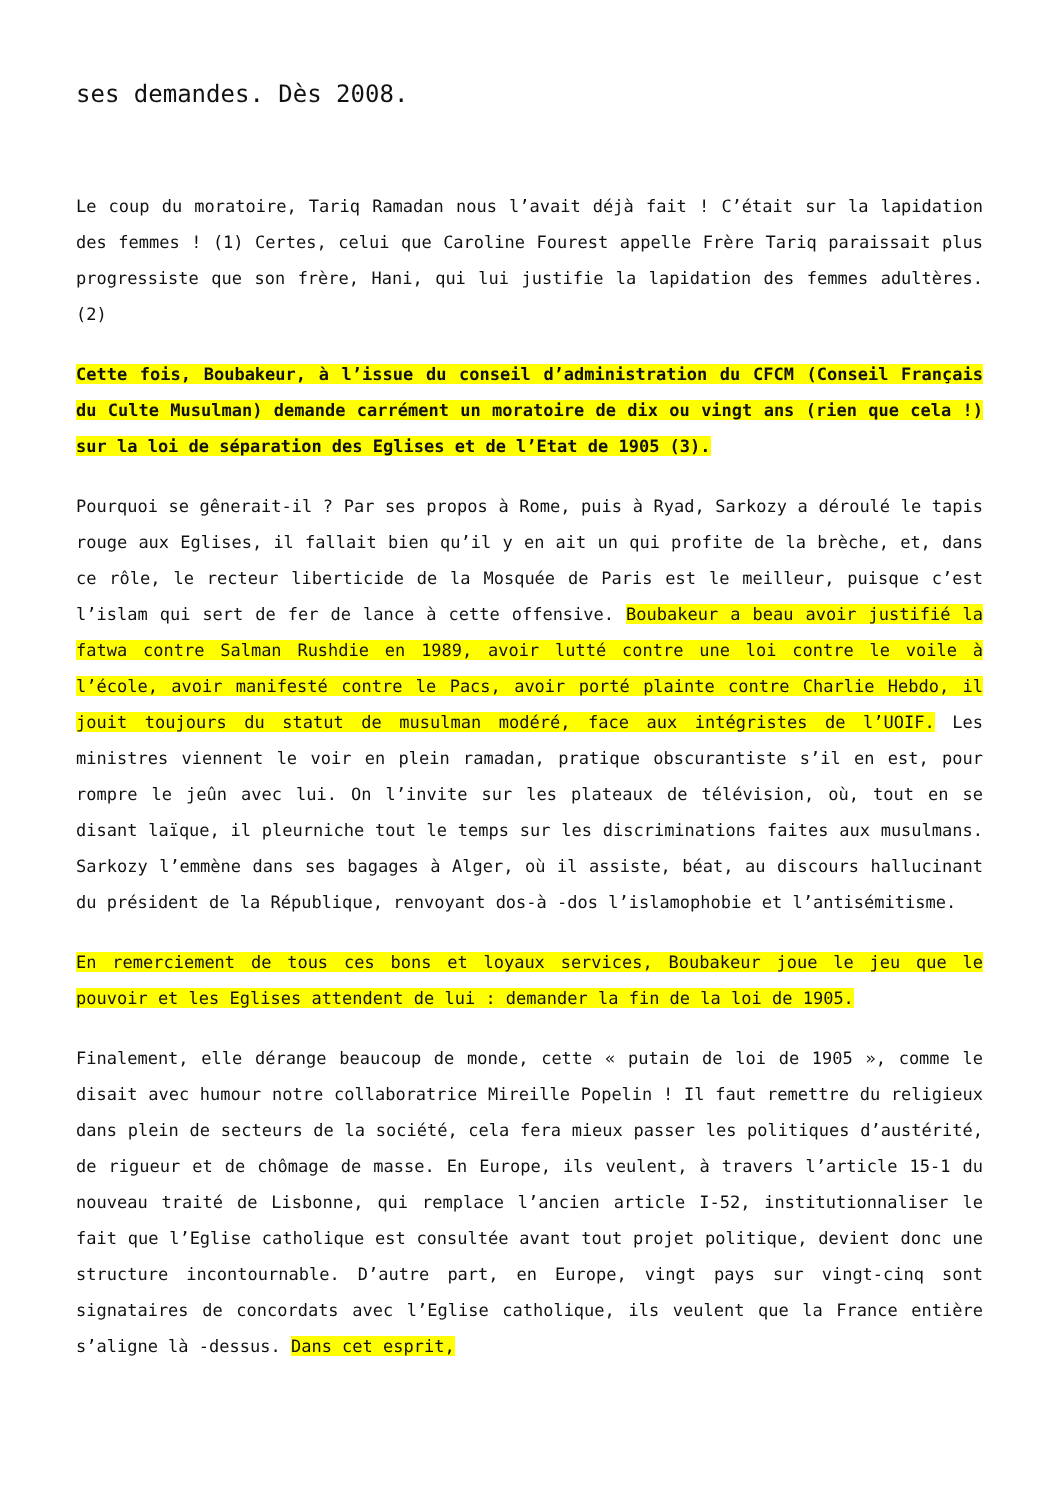ses demandes. Dès 2008.
Le coup du moratoire, Tariq Ramadan nous l’avait déjà fait ! C’était sur la lapidation des femmes ! (1) Certes, celui que Caroline Fourest appelle Frère Tariq paraissait plus progressiste que son frère, Hani, qui lui justifie la lapidation des femmes adultères. (2)
Cette fois, Boubakeur, à l’issue du conseil d’administration du CFCM (Conseil Français du Culte Musulman) demande carrément un moratoire de dix ou vingt ans (rien que cela !) sur la loi de séparation des Eglises et de l’Etat de 1905 (3).
Pourquoi se gênerait-il ? Par ses propos à Rome, puis à Ryad, Sarkozy a déroulé le tapis rouge aux Eglises, il fallait bien qu’il y en ait un qui profite de la brèche, et, dans ce rôle, le recteur liberticide de la Mosquée de Paris est le meilleur, puisque c’est l’islam qui sert de fer de lance à cette offensive. Boubakeur a beau avoir justifié la fatwa contre Salman Rushdie en 1989, avoir lutté contre une loi contre le voile à l’école, avoir manifesté contre le Pacs, avoir porté plainte contre Charlie Hebdo, il jouit toujours du statut de musulman modéré, face aux intégristes de l’UOIF. Les ministres viennent le voir en plein ramadan, pratique obscurantiste s’il en est, pour rompre le jeûn avec lui. On l’invite sur les plateaux de télévision, où, tout en se disant laïque, il pleurniche tout le temps sur les discriminations faites aux musulmans. Sarkozy l’emmène dans ses bagages à Alger, où il assiste, béat, au discours hallucinant du président de la République, renvoyant dos-à -dos l’islamophobie et l’antisémitisme.
En remerciement de tous ces bons et loyaux services, Boubakeur joue le jeu que le pouvoir et les Eglises attendent de lui : demander la fin de la loi de 1905.
Finalement, elle dérange beaucoup de monde, cette « putain de loi de 1905 », comme le disait avec humour notre collaboratrice Mireille Popelin ! Il faut remettre du religieux dans plein de secteurs de la société, cela fera mieux passer les politiques d’austérité, de rigueur et de chômage de masse. En Europe, ils veulent, à travers l’article 15-1 du nouveau traité de Lisbonne, qui remplace l’ancien article I-52, institutionnaliser le fait que l’Eglise catholique est consultée avant tout projet politique, devient donc une structure incontournable. D’autre part, en Europe, vingt pays sur vingt-cinq sont signataires de concordats avec l’Eglise catholique, ils veulent que la France entière s’aligne là -dessus. Dans cet esprit,